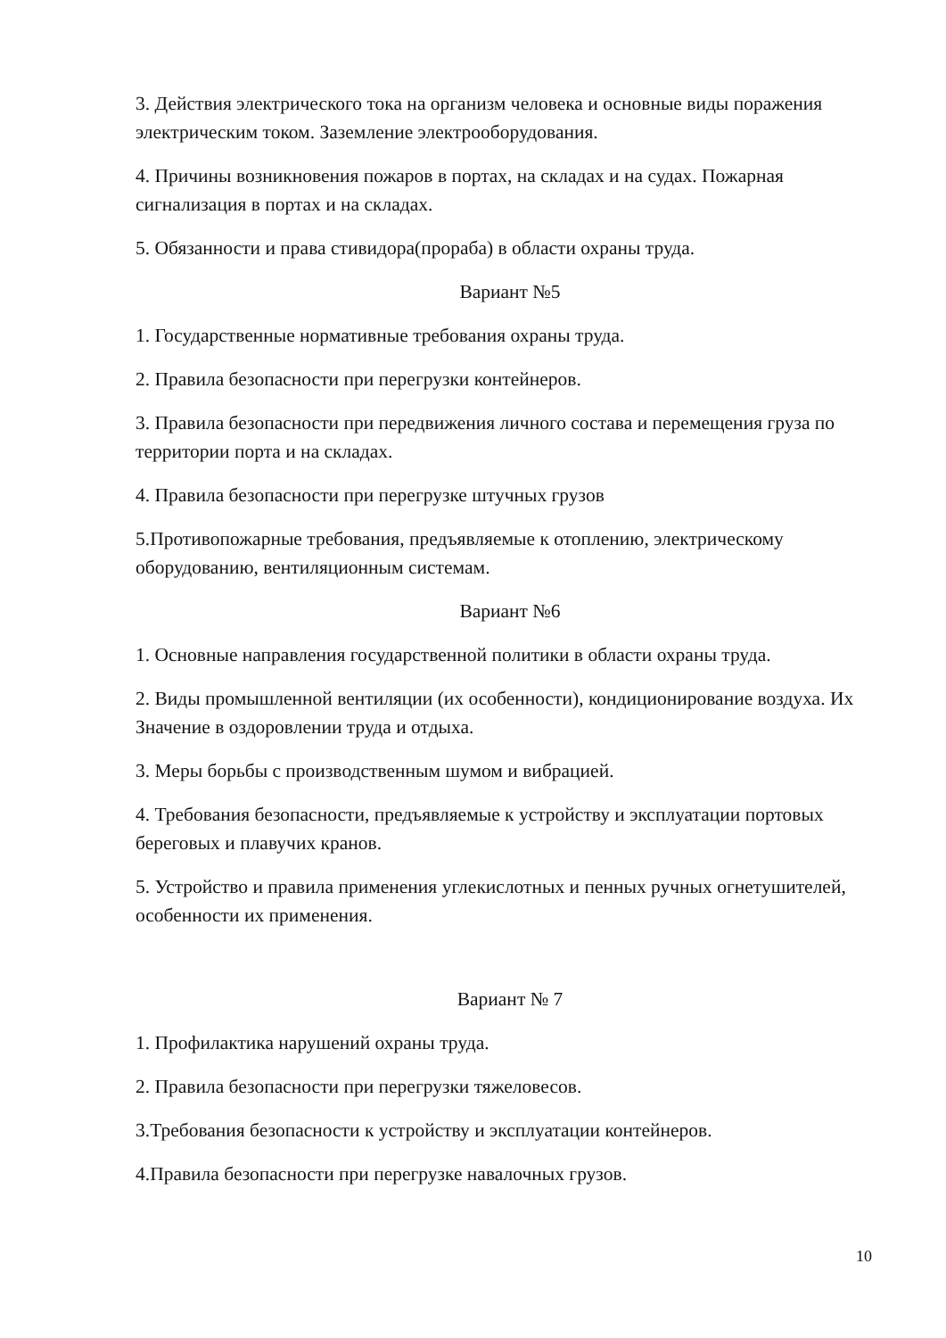3. Действия электрического тока на организм человека и основные виды поражения электрическим током. Заземление электрооборудования.
4. Причины возникновения пожаров в портах, на складах и на судах. Пожарная сигнализация в портах и на складах.
5. Обязанности и права стивидора(прораба) в области охраны труда.
Вариант №5
1. Государственные нормативные требования охраны труда.
2. Правила безопасности при перегрузки контейнеров.
3. Правила безопасности при передвижения личного состава и перемещения груза по территории порта и на складах.
4. Правила безопасности при перегрузке штучных грузов
5.Противопожарные требования, предъявляемые к отоплению, электрическому оборудованию, вентиляционным системам.
Вариант №6
1. Основные направления государственной политики в области охраны труда.
2. Виды промышленной вентиляции (их особенности), кондиционирование воздуха. Их Значение в оздоровлении труда и отдыха.
3. Меры борьбы с производственным шумом и вибрацией.
4. Требования безопасности, предъявляемые к устройству и эксплуатации портовых береговых и плавучих кранов.
5. Устройство и правила применения углекислотных и пенных ручных огнетушителей, особенности их применения.
Вариант № 7
1. Профилактика нарушений охраны труда.
2. Правила безопасности при перегрузки тяжеловесов.
3.Требования безопасности к устройству и эксплуатации контейнеров.
4.Правила безопасности при перегрузке навалочных грузов.
10